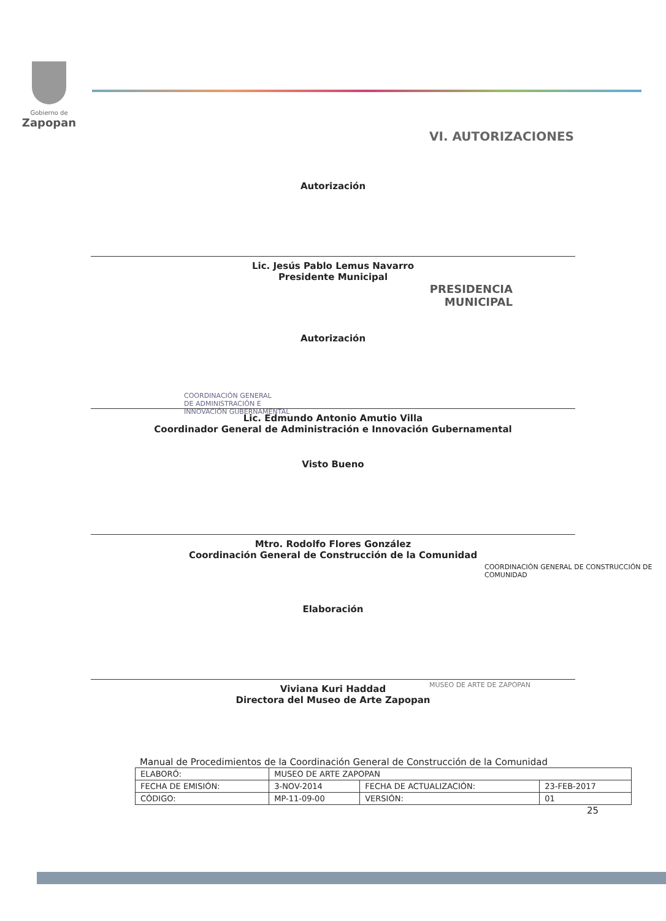Gobierno de
Zapopan
VI. AUTORIZACIONES
Autorización
Lic. Jesús Pablo Lemus Navarro
Presidente Municipal
PRESIDENCIA
MUNICIPAL
Autorización
Lic. Edmundo Antonio Amutio Villa
Coordinador General de Administración e Innovación Gubernamental
COORDINACIÓN GENERAL
DE ADMINISTRACIÓN E
INNOVACIÓN GUBERNAMENTAL
Visto Bueno
Mtro. Rodolfo Flores González
Coordinación General de Construcción de la Comunidad
COORDINACIÓN GENERAL DE CONSTRUCCIÓN DE COMUNIDAD
Elaboración
Viviana Kuri Haddad
Directora del Museo de Arte Zapopan
MUSEO DE ARTE DE ZAPOPAN
Manual de Procedimientos de la Coordinación General de Construcción de la Comunidad
| ELABORÓ: | MUSEO DE ARTE ZAPOPAN | | |
| FECHA DE EMISIÓN: | 3-NOV-2014 | FECHA DE ACTUALIZACIÓN: | 23-FEB-2017 |
| CÓDIGO: | MP-11-09-00 | VERSIÓN: | 01 |
25